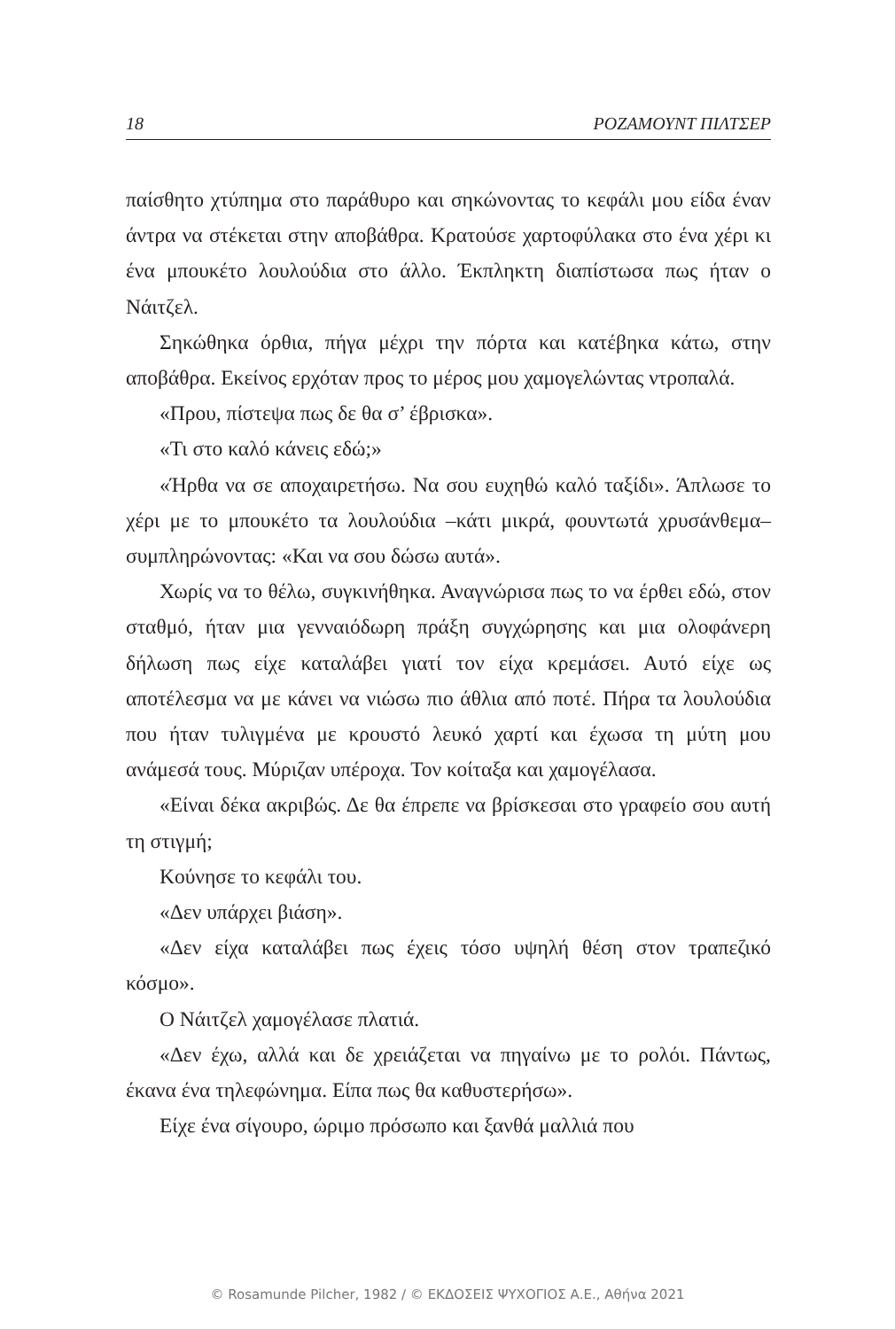18 ΡΟΖΑΜΟΥΝΤ ΠΙΛΤΣΕΡ
παίσθητο χτύπημα στο παράθυρο και σηκώνοντας το κεφάλι μου είδα έναν άντρα να στέκεται στην αποβάθρα. Κρατούσε χαρτοφύλακα στο ένα χέρι κι ένα μπουκέτο λουλούδια στο άλλο. Έκπληκτη διαπίστωσα πως ήταν ο Νάιτζελ.
Σηκώθηκα όρθια, πήγα μέχρι την πόρτα και κατέβηκα κάτω, στην αποβάθρα. Εκείνος ερχόταν προς το μέρος μου χαμογελώντας ντροπαλά.
«Πρου, πίστεψα πως δε θα σ’ έβρισκα».
«Τι στο καλό κάνεις εδώ;»
«Ήρθα να σε αποχαιρετήσω. Να σου ευχηθώ καλό ταξίδι». Άπλωσε το χέρι με το μπουκέτο τα λουλούδια –κάτι μικρά, φουντωτά χρυσάνθεμα– συμπληρώνοντας: «Και να σου δώσω αυτά».
Χωρίς να το θέλω, συγκινήθηκα. Αναγνώρισα πως το να έρθει εδώ, στον σταθμό, ήταν μια γενναιόδωρη πράξη συγχώρησης και μια ολοφάνερη δήλωση πως είχε καταλάβει γιατί τον είχα κρεμάσει. Αυτό είχε ως αποτέλεσμα να με κάνει να νιώσω πιο άθλια από ποτέ. Πήρα τα λουλούδια που ήταν τυλιγμένα με κρουστό λευκό χαρτί και έχωσα τη μύτη μου ανάμεσά τους. Μύριζαν υπέροχα. Τον κοίταξα και χαμογέλασα.
«Είναι δέκα ακριβώς. Δε θα έπρεπε να βρίσκεσαι στο γραφείο σου αυτή τη στιγμή;
Κούνησε το κεφάλι του.
«Δεν υπάρχει βιάση».
«Δεν είχα καταλάβει πως έχεις τόσο υψηλή θέση στον τραπεζικό κόσμο».
Ο Νάιτζελ χαμογέλασε πλατιά.
«Δεν έχω, αλλά και δε χρειάζεται να πηγαίνω με το ρολόι. Πάντως, έκανα ένα τηλεφώνημα. Είπα πως θα καθυστερήσω».
Είχε ένα σίγουρο, ώριμο πρόσωπο και ξανθά μαλλιά που
© Rosamunde Pilcher, 1982 / © ΕΚΔΟΣΕΙΣ ΨΥΧΟΓΙΟΣ Α.Ε., Αθήνα 2021